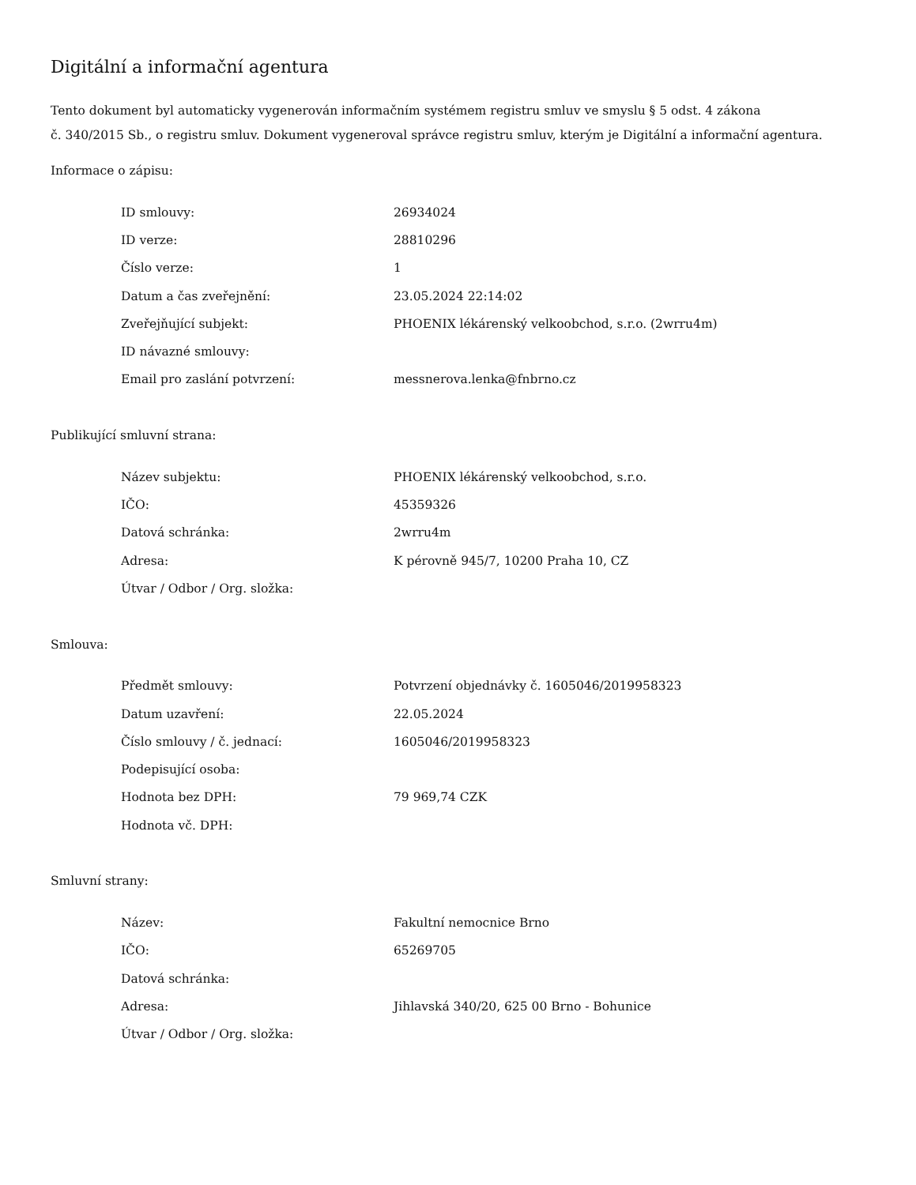Digitální a informační agentura
Tento dokument byl automaticky vygenerován informačním systémem registru smluv ve smyslu § 5 odst. 4 zákona
č. 340/2015 Sb., o registru smluv. Dokument vygeneroval správce registru smluv, kterým je Digitální a informační agentura.
Informace o zápisu:
| ID smlouvy: | 26934024 |
| ID verze: | 28810296 |
| Číslo verze: | 1 |
| Datum a čas zveřejnění: | 23.05.2024 22:14:02 |
| Zveřejňující subjekt: | PHOENIX lékárenský velkoobchod, s.r.o. (2wrru4m) |
| ID návazné smlouvy: | |
| Email pro zaslání potvrzení: | messnerova.lenka@fnbrno.cz |
Publikující smluvní strana:
| Název subjektu: | PHOENIX lékárenský velkoobchod, s.r.o. |
| IČO: | 45359326 |
| Datová schránka: | 2wrru4m |
| Adresa: | K pérovně 945/7, 10200 Praha 10, CZ |
| Útvar / Odbor / Org. složka: | |
Smlouva:
| Předmět smlouvy: | Potvrzení objednávky č. 1605046/2019958323 |
| Datum uzavření: | 22.05.2024 |
| Číslo smlouvy / č. jednací: | 1605046/2019958323 |
| Podepisující osoba: | |
| Hodnota bez DPH: | 79 969,74 CZK |
| Hodnota vč. DPH: | |
Smluvní strany:
| Název: | Fakultní nemocnice Brno |
| IČO: | 65269705 |
| Datová schránka: | |
| Adresa: | Jihlavská 340/20, 625 00 Brno - Bohunice |
| Útvar / Odbor / Org. složka: | |